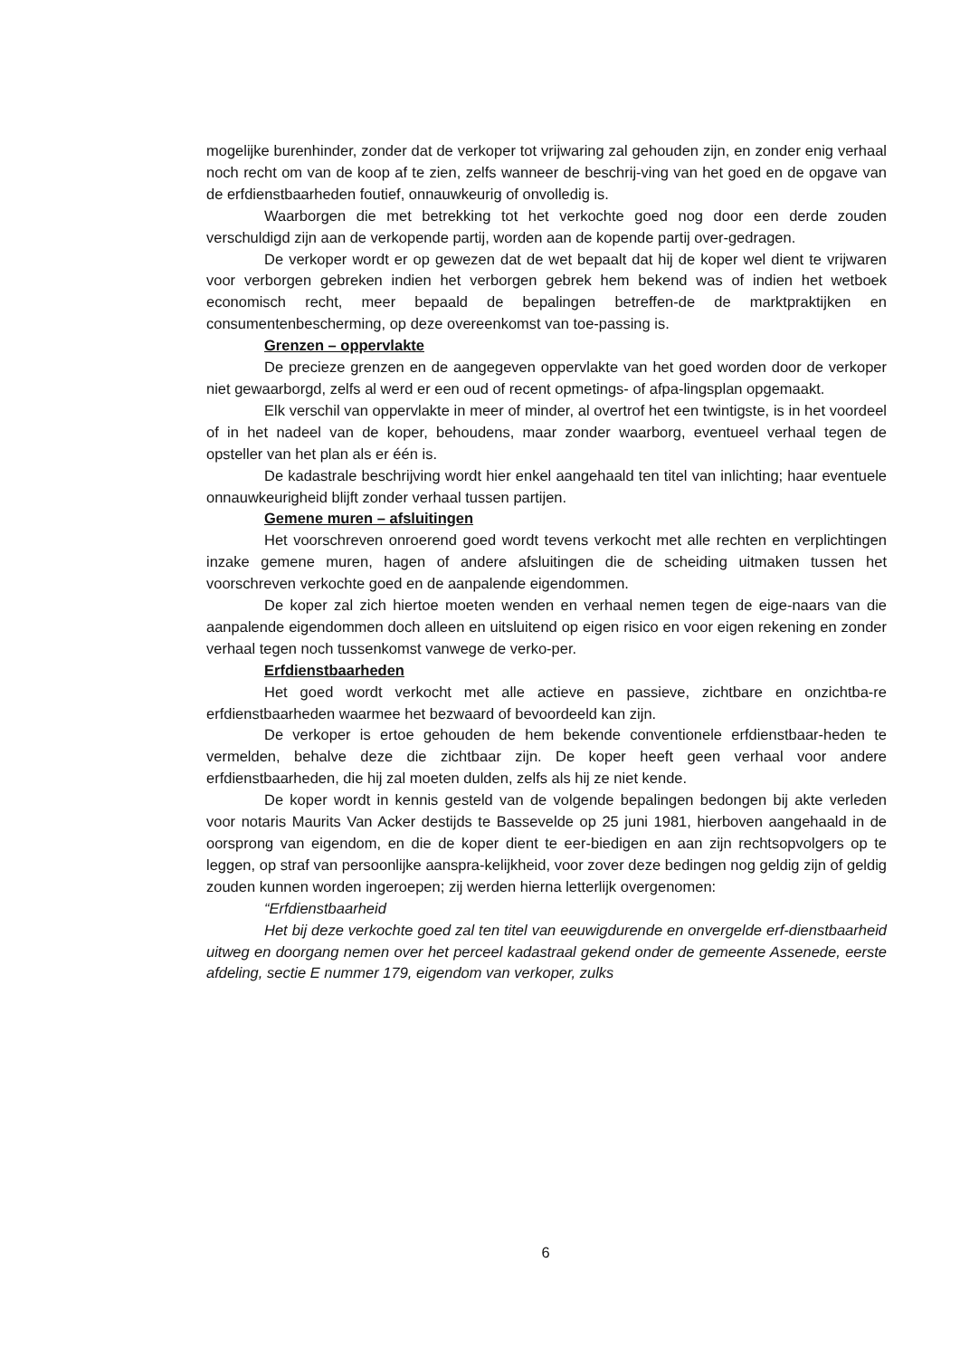mogelijke burenhinder, zonder dat de verkoper tot vrijwaring zal gehouden zijn, en zonder enig verhaal noch recht om van de koop af te zien, zelfs wanneer de beschrij-ving van het goed en de opgave van de erfdienstbaarheden foutief, onnauwkeurig of onvolledig is.
Waarborgen die met betrekking tot het verkochte goed nog door een derde zouden verschuldigd zijn aan de verkopende partij, worden aan de kopende partij over-gedragen.
De verkoper wordt er op gewezen dat de wet bepaalt dat hij de koper wel dient te vrijwaren voor verborgen gebreken indien het verborgen gebrek hem bekend was of indien het wetboek economisch recht, meer bepaald de bepalingen betreffen-de de marktpraktijken en consumentenbescherming, op deze overeenkomst van toe-passing is.
Grenzen – oppervlakte
De precieze grenzen en de aangegeven oppervlakte van het goed worden door de verkoper niet gewaarborgd, zelfs al werd er een oud of recent opmetings- of afpa-lingsplan opgemaakt.
Elk verschil van oppervlakte in meer of minder, al overtrof het een twintigste, is in het voordeel of in het nadeel van de koper, behoudens, maar zonder waarborg, eventueel verhaal tegen de opsteller van het plan als er één is.
De kadastrale beschrijving wordt hier enkel aangehaald ten titel van inlichting; haar eventuele onnauwkeurigheid blijft zonder verhaal tussen partijen.
Gemene muren – afsluitingen
Het voorschreven onroerend goed wordt tevens verkocht met alle rechten en verplichtingen inzake gemene muren, hagen of andere afsluitingen die de scheiding uitmaken tussen het voorschreven verkochte goed en de aanpalende eigendommen.
De koper zal zich hiertoe moeten wenden en verhaal nemen tegen de eige-naars van die aanpalende eigendommen doch alleen en uitsluitend op eigen risico en voor eigen rekening en zonder verhaal tegen noch tussenkomst vanwege de verko-per.
Erfdienstbaarheden
Het goed wordt verkocht met alle actieve en passieve, zichtbare en onzichtba-re erfdienstbaarheden waarmee het bezwaard of bevoordeeld kan zijn.
De verkoper is ertoe gehouden de hem bekende conventionele erfdienstbaar-heden te vermelden, behalve deze die zichtbaar zijn. De koper heeft geen verhaal voor andere erfdienstbaarheden, die hij zal moeten dulden, zelfs als hij ze niet kende.
De koper wordt in kennis gesteld van de volgende bepalingen bedongen bij akte verleden voor notaris Maurits Van Acker destijds te Bassevelde op 25 juni 1981, hierboven aangehaald in de oorsprong van eigendom, en die de koper dient te eer-biedigen en aan zijn rechtsopvolgers op te leggen, op straf van persoonlijke aanspra-kelijkheid, voor zover deze bedingen nog geldig zijn of geldig zouden kunnen worden ingeroepen; zij werden hierna letterlijk overgenomen:
“Erfdienstbaarheid
Het bij deze verkochte goed zal ten titel van eeuwigdurende en onvergelde erf-dienstbaarheid uitweg en doorgang nemen over het perceel kadastraal gekend onder de gemeente Assenede, eerste afdeling, sectie E nummer 179, eigendom van verkoper, zulks
6